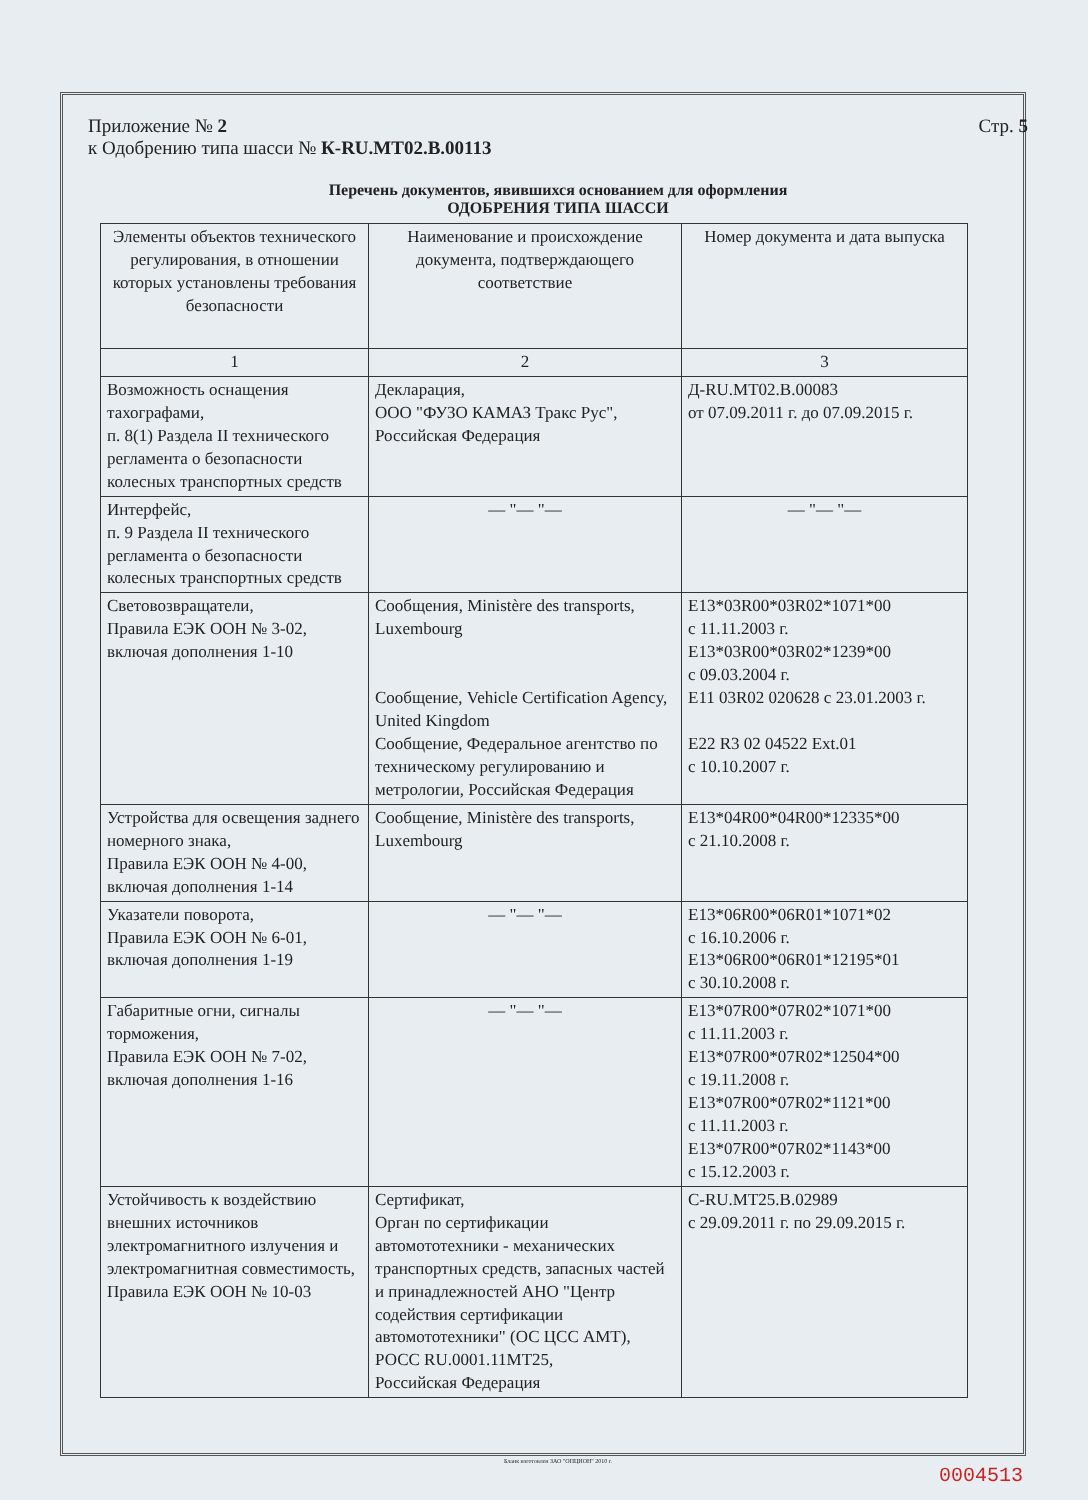Приложение № 2
к Одобрению типа шасси № К-RU.MT02.B.00113
Стр. 5
Перечень документов, явившихся основанием для оформления
ОДОБРЕНИЯ ТИПА ШАССИ
| Элементы объектов технического регулирования, в отношении которых установлены требования безопасности | Наименование и происхождение документа, подтверждающего соответствие | Номер документа и дата выпуска |
| --- | --- | --- |
| 1 | 2 | 3 |
| Возможность оснащения тахографами, п. 8(1) Раздела II технического регламента о безопасности колесных транспортных средств | Декларация, ООО "ФУЗО КАМАЗ Тракс Рус", Российская Федерация | Д-RU.MT02.B.00083 от 07.09.2011 г. до 07.09.2015 г. |
| Интерфейс, п. 9 Раздела II технического регламента о безопасности колесных транспортных средств | — "— "— | — "— "— |
| Световозвращатели, Правила ЕЭК ООН № 3-02, включая дополнения 1-10 | Сообщения, Ministère des transports, Luxembourg Сообщение, Vehicle Certification Agency, United Kingdom Сообщение, Федеральное агентство по техническому регулированию и метрологии, Российская Федерация | E13*03R00*03R02*1071*00 с 11.11.2003 г. E13*03R00*03R02*1239*00 с 09.03.2004 г. E11 03R02 020628 с 23.01.2003 г. E22 R3 02 04522 Ext.01 с 10.10.2007 г. |
| Устройства для освещения заднего номерного знака, Правила ЕЭК ООН № 4-00, включая дополнения 1-14 | Сообщение, Ministère des transports, Luxembourg | E13*04R00*04R00*12335*00 с 21.10.2008 г. |
| Указатели поворота, Правила ЕЭК ООН № 6-01, включая дополнения 1-19 | — "— "— | E13*06R00*06R01*1071*02 с 16.10.2006 г. E13*06R00*06R01*12195*01 с 30.10.2008 г. |
| Габаритные огни, сигналы торможения, Правила ЕЭК ООН № 7-02, включая дополнения 1-16 | — "— "— | E13*07R00*07R02*1071*00 с 11.11.2003 г. E13*07R00*07R02*12504*00 с 19.11.2008 г. E13*07R00*07R02*1121*00 с 11.11.2003 г. E13*07R00*07R02*1143*00 с 15.12.2003 г. |
| Устойчивость к воздействию внешних источников электромагнитного излучения и электромагнитная совместимость, Правила ЕЭК ООН № 10-03 | Сертификат, Орган по сертификации автомототехники - механических транспортных средств, запасных частей и принадлежностей АНО "Центр содействия сертификации автомототехники" (ОС ЦСС АМТ), РОСС RU.0001.11МТ25, Российская Федерация | C-RU.MT25.B.02989 с 29.09.2011 г. по 29.09.2015 г. |
Бланк изготовлен ЗАО "ОПЦИОН" 2010 г.
0004513